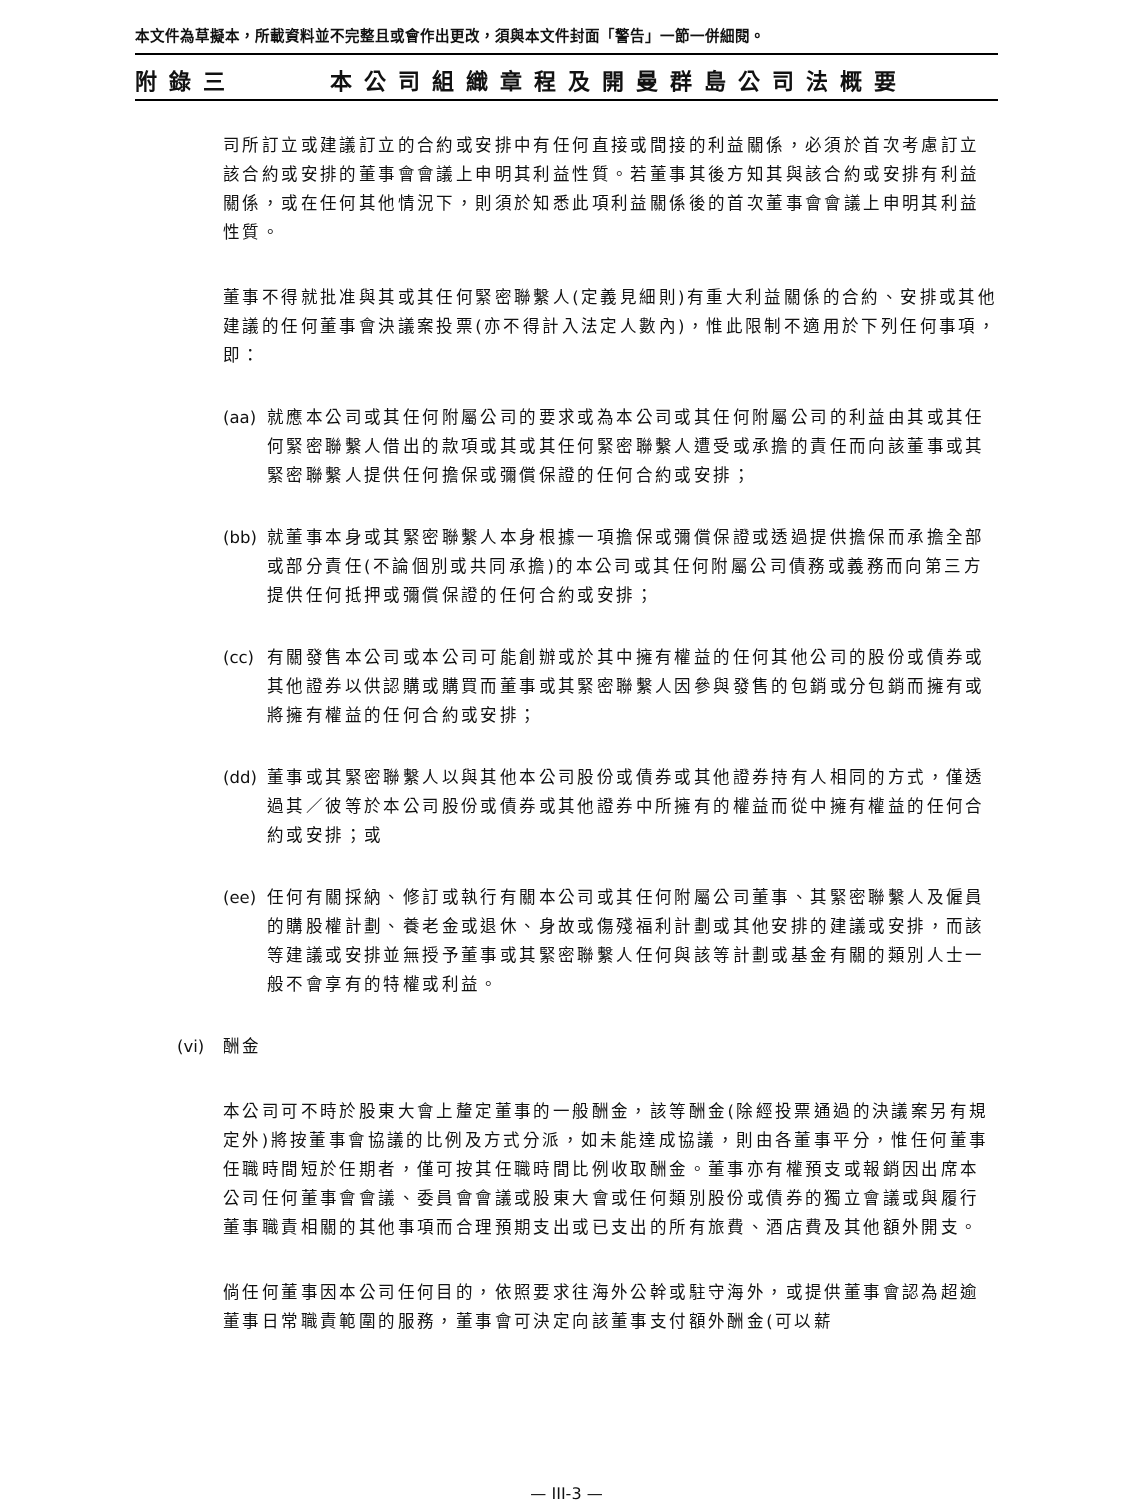本文件為草擬本，所載資料並不完整且或會作出更改，須與本文件封面「警告」一節一併細閱。
附錄三 本公司組織章程及開曼群島公司法概要
司所訂立或建議訂立的合約或安排中有任何直接或間接的利益關係，必須於首次考慮訂立該合約或安排的董事會會議上申明其利益性質。若董事其後方知其與該合約或安排有利益關係，或在任何其他情況下，則須於知悉此項利益關係後的首次董事會會議上申明其利益性質。
董事不得就批准與其或其任何緊密聯繫人(定義見細則)有重大利益關係的合約、安排或其他建議的任何董事會決議案投票(亦不得計入法定人數內)，惟此限制不適用於下列任何事項，即：
(aa) 就應本公司或其任何附屬公司的要求或為本公司或其任何附屬公司的利益由其或其任何緊密聯繫人借出的款項或其或其任何緊密聯繫人遭受或承擔的責任而向該董事或其緊密聯繫人提供任何擔保或彌償保證的任何合約或安排；
(bb) 就董事本身或其緊密聯繫人本身根據一項擔保或彌償保證或透過提供擔保而承擔全部或部分責任(不論個別或共同承擔)的本公司或其任何附屬公司債務或義務而向第三方提供任何抵押或彌償保證的任何合約或安排；
(cc) 有關發售本公司或本公司可能創辦或於其中擁有權益的任何其他公司的股份或債券或其他證券以供認購或購買而董事或其緊密聯繫人因參與發售的包銷或分包銷而擁有或將擁有權益的任何合約或安排；
(dd) 董事或其緊密聯繫人以與其他本公司股份或債券或其他證券持有人相同的方式，僅透過其／彼等於本公司股份或債券或其他證券中所擁有的權益而從中擁有權益的任何合約或安排；或
(ee) 任何有關採納、修訂或執行有關本公司或其任何附屬公司董事、其緊密聯繫人及僱員的購股權計劃、養老金或退休、身故或傷殘福利計劃或其他安排的建議或安排，而該等建議或安排並無授予董事或其緊密聯繫人任何與該等計劃或基金有關的類別人士一般不會享有的特權或利益。
(vi) 酬金
本公司可不時於股東大會上釐定董事的一般酬金，該等酬金(除經投票通過的決議案另有規定外)將按董事會協議的比例及方式分派，如未能達成協議，則由各董事平分，惟任何董事任職時間短於任期者，僅可按其任職時間比例收取酬金。董事亦有權預支或報銷因出席本公司任何董事會會議、委員會會議或股東大會或任何類別股份或債券的獨立會議或與履行董事職責相關的其他事項而合理預期支出或已支出的所有旅費、酒店費及其他額外開支。
倘任何董事因本公司任何目的，依照要求往海外公幹或駐守海外，或提供董事會認為超逾董事日常職責範圍的服務，董事會可決定向該董事支付額外酬金(可以薪
— III-3 —